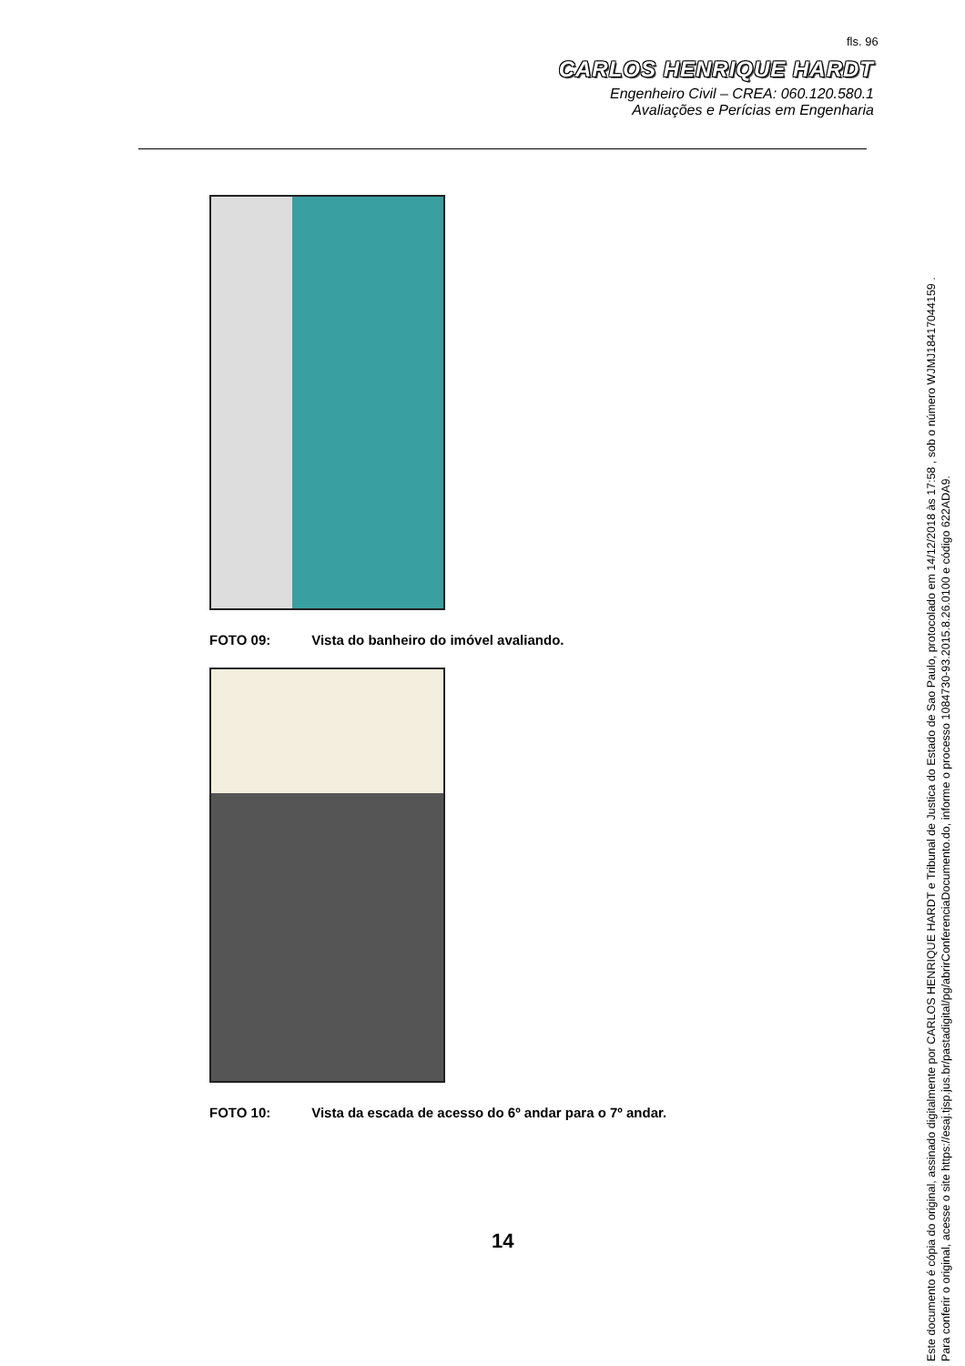fls. 96
CARLOS HENRIQUE HARDT
Engenheiro Civil – CREA: 060.120.580.1
Avaliações e Perícias em Engenharia
FOTO 09: Vista do banheiro do imóvel avaliando.
FOTO 10: Vista da escada de acesso do 6º andar para o 7º andar.
14
Este documento é cópia do original, assinado digitalmente por CARLOS HENRIQUE HARDT e Tribunal de Justica do Estado de Sao Paulo, protocolado em 14/12/2018 às 17:58 , sob o número WJMJ18417044159 .
Para conferir o original, acesse o site https://esaj.tjsp.jus.br/pastadigital/pg/abrirConferenciaDocumento.do, informe o processo 1084730-93.2015.8.26.0100 e código 622ADA9.